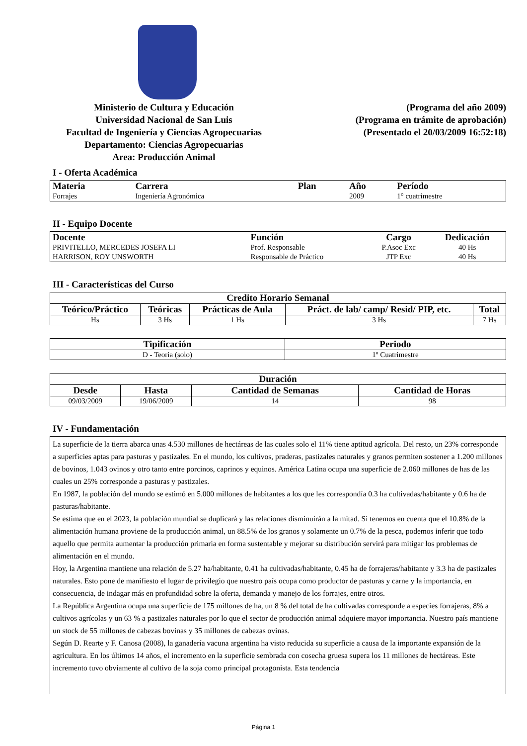Ministerio de Cultura y Educación
Universidad Nacional de San Luis
Facultad de Ingeniería y Ciencias Agropecuarias
Departamento: Ciencias Agropecuarias
Area: Producción Animal
(Programa del año 2009)
(Programa en trámite de aprobación)
(Presentado el 20/03/2009 16:52:18)
I - Oferta Académica
| Materia | Carrera | Plan | Año | Período |
| --- | --- | --- | --- | --- |
| Forrajes | Ingeniería Agronómica | | 2009 | 1° cuatrimestre |
II - Equipo Docente
| Docente | Función | Cargo | Dedicación |
| --- | --- | --- | --- |
| PRIVITELLO, MERCEDES JOSEFA LI | Prof. Responsable | P.Asoc Exc | 40 Hs |
| HARRISON, ROY UNSWORTH | Responsable de Práctico | JTP Exc | 40 Hs |
III - Características del Curso
| Credito Horario Semanal | | | | |
| --- | --- | --- | --- | --- |
| Teórico/Práctico | Teóricas | Prácticas de Aula | Práct. de lab/ camp/ Resid/ PIP, etc. | Total |
| Hs | 3 Hs | 1 Hs | 3 Hs | 7 Hs |
| Tipificación | Periodo |
| --- | --- |
| D - Teoria (solo) | 1º Cuatrimestre |
| Duración | | | |
| --- | --- | --- | --- |
| Desde | Hasta | Cantidad de Semanas | Cantidad de Horas |
| 09/03/2009 | 19/06/2009 | 14 | 98 |
IV - Fundamentación
La superficie de la tierra abarca unas 4.530 millones de hectáreas de las cuales solo el 11% tiene aptitud agrícola. Del resto, un 23% corresponde a superficies aptas para pasturas y pastizales. En el mundo, los cultivos, praderas, pastizales naturales y granos permiten sostener a 1.200 millones de bovinos, 1.043 ovinos y otro tanto entre porcinos, caprinos y equinos. América Latina ocupa una superficie de 2.060 millones de has de las cuales un 25% corresponde a pasturas y pastizales.
En 1987, la población del mundo se estimó en 5.000 millones de habitantes a los que les correspondía 0.3 ha cultivadas/habitante y 0.6 ha de pasturas/habitante.
Se estima que en el 2023, la población mundial se duplicará y las relaciones disminuirán a la mitad. Si tenemos en cuenta que el 10.8% de la alimentación humana proviene de la producción animal, un 88.5% de los granos y solamente un 0.7% de la pesca, podemos inferir que todo aquello que permita aumentar la producción primaria en forma sustentable y mejorar su distribución servirá para mitigar los problemas de alimentación en el mundo.
Hoy, la Argentina mantiene una relación de 5.27 ha/habitante, 0.41 ha cultivadas/habitante, 0.45 ha de forrajeras/habitante y 3.3 ha de pastizales naturales. Esto pone de manifiesto el lugar de privilegio que nuestro país ocupa como productor de pasturas y carne y la importancia, en consecuencia, de indagar más en profundidad sobre la oferta, demanda y manejo de los forrajes, entre otros.
La República Argentina ocupa una superficie de 175 millones de ha, un 8 % del total de ha cultivadas corresponde a especies forrajeras, 8% a cultivos agrícolas y un 63 % a pastizales naturales por lo que el sector de producción animal adquiere mayor importancia. Nuestro país mantiene un stock de 55 millones de cabezas bovinas y 35 millones de cabezas ovinas.
Según D. Rearte y F. Canosa (2008), la ganadería vacuna argentina ha visto reducida su superficie a causa de la importante expansión de la agricultura. En los últimos 14 años, el incremento en la superficie sembrada con cosecha gruesa supera los 11 millones de hectáreas. Este incremento tuvo obviamente al cultivo de la soja como principal protagonista. Esta tendencia
Página 1